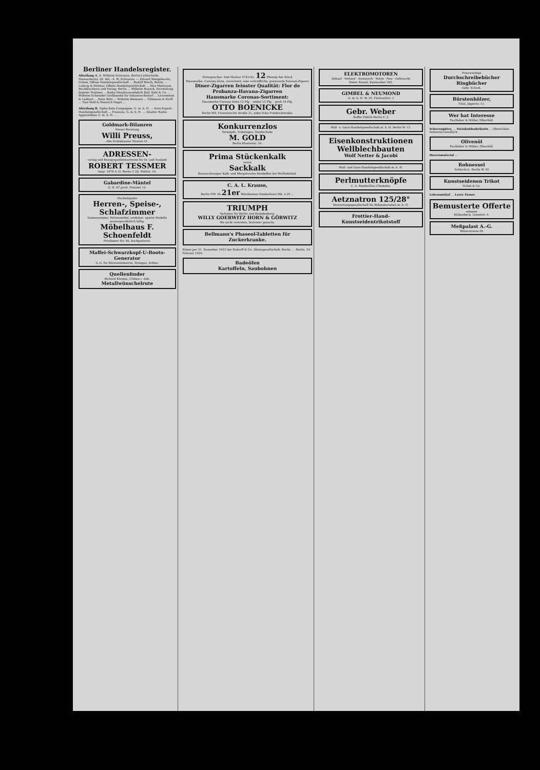Berliner Handelsregister.
Abteilung A. A. Wilhelm Schwarze, Berlin-Lichterfelde, Steinackerstr. 20. Inh.: A. W. Schwarze. — Eduard Wengelewski, Guben, Offene Handelsgesellschaft … Rudolf Werth, Berlin … Ludwig & Dittmar, Offene Handelsgesellschaft … Max Mattisson, Buchdruckerei und Verlag, Berlin … Wilhelm Rausch, Herstellung feinster Pralinen … Radio-Metallwarenfabrik Ball, Kahl & Co. … Wilhelm Schneider Großhandel für Industrie-Bedarf … Löwenstein & Lenhart … Hans Bülo … Wilhelm Riemann … Tillmanns & Korff … Toni Wolf & Heinrich Nagel …
Abteilung B. Alpha-Beta Compagnie, G. m. b. H. … Arna-Export-Handelsgesellschaft … Finanzia, G. m. b. H. … Atlantic Radio-Apparatebau G. m. b. H. …
Goldmark-Bilanzen
Steuer-Beratung
Willi Preuss,
Alte Schönhauser Strasse 41.
ADRESSEN-
verlag und Bezugsquellennachweis für In- und Ausland
ROBERT TESSMER
Gegr. 1878 A.-G. Berlin C 20, Wallstr. 16.
Gabardine-Mäntel
G. H. 67 postl. Postamt 14.
Hochelegante
Herren-, Speise-, Schlafzimmer
Damenzimmer, Polstermöbel, erstklass. aparte Modelle aussergewöhnlich billig.
Möbelhaus F. Schoenfeldt
Potsdamer Str. 90, hochparterre.
Maffei-Schwarzkopf-U-Boots-Generator
A.-G. für Bürstenindustrie, Striegau, Schles.
Quellenfinder
Richard Kleinau, Cöthen i. Anh.
Metallwünschelrute
Fernsprecher: Amt Merkur 5741/42. 12 Pfennig das Stück
Hausmarke, Coronas klein, vorsortiert, eine vortreffliche, preiswerte Konsum-Zigarre
Diner-Zigarren feinster Qualität: Flor de Probanza-Havana-Zigarren
Hausmarke Coronas-Sortiment:
Hausmarke Coronas klein 12 Pfg. · mittel 15 Pfg. · groß 18 Pfg.
OTTO BOENICKE
Berlin W8, Französische Straße 21, nahe Ecke Friedrichstraße.
Konkurrenzlos
Strümpfe, Trikotagen, Handschuhe
M. GOLD
Berlin Klosterstr. 10.
Prima Stückenkalk
sowie
Sackkalk
Braunschweiger Kalk- und Mergelwerke Bendeffen bei Wolfenbüttel.
C. A. L. Krause,
Berlin NW. 40 21er Mörzheimer Domkellerei Mk. 2,25 …
TRIUMPH
Vertreter für Berlin und Brandenburg:
WILLY GOERWITZ HORN & GÖRWITZ
Wo nicht vertreten, Vertreter gesucht.
Bellmann's Phaseol-Tabletten für Zuckerkranke.
Bilanz per 31. Dezember 1923 der Rudorff & Co. Aktiengesellschaft, Berlin. … Berlin, 24. Februar 1924.
Badeöfen
Kartoffeln, Saubohnen
ELEKTROMOTOREN
Ankauf · Verkauf · Austausch · Miete · Neu · Gebraucht
Heinr. Kessel, Kaiserallee 202.
GIMBEL & NEUMOND
G. m. b. H. W. 35, Flottwellstr. 3
Gebr. Weber
Koffer-Fabrik Berlin C. 2
Woll- u. Garn-Handelsgesellschaft m. b. H. Berlin W. 15.
Eisenkonstruktionen Wellblechbauten
Wolf Netter & Jacobi
Woll- und Garn-Handelsgesellschaft m. b. H.
Perlmutterknöpfe
C. A. Weidmüller, Chemnitz.
Aetznatron 125/28°
Verwertungsgesellschaft für Rohmaterialien m. b. H.
Frottier-Hand-
Kunstseidentrikotstoff
Preiswürdige
Durchschreibebücher
Ringbücher
Gebr. Scherk.
Bürstenhölzer,
Tilsit, Jägerstr. 11.
Wer hat Interesse
Faulhaber & Möller, Elberfeld.
Scherengitter, … Steinkohlenbriketts … Oberschles. Industrie-Gesellsch.
Olivenöl
Faulhaber & Möller, Elberfeld.
Heeresmaterial …
Rohnessel
Schlachcic, Berlin W. 62
Kunstseidenen Trikot
Pollak & Co.
Lebensmittel … Leere Fässer
Bemusterte Offerte
erbeten
Kölkenbeck, Lennéstr. 4.
Meßpalast A.-G.
Ritterstrasse 69